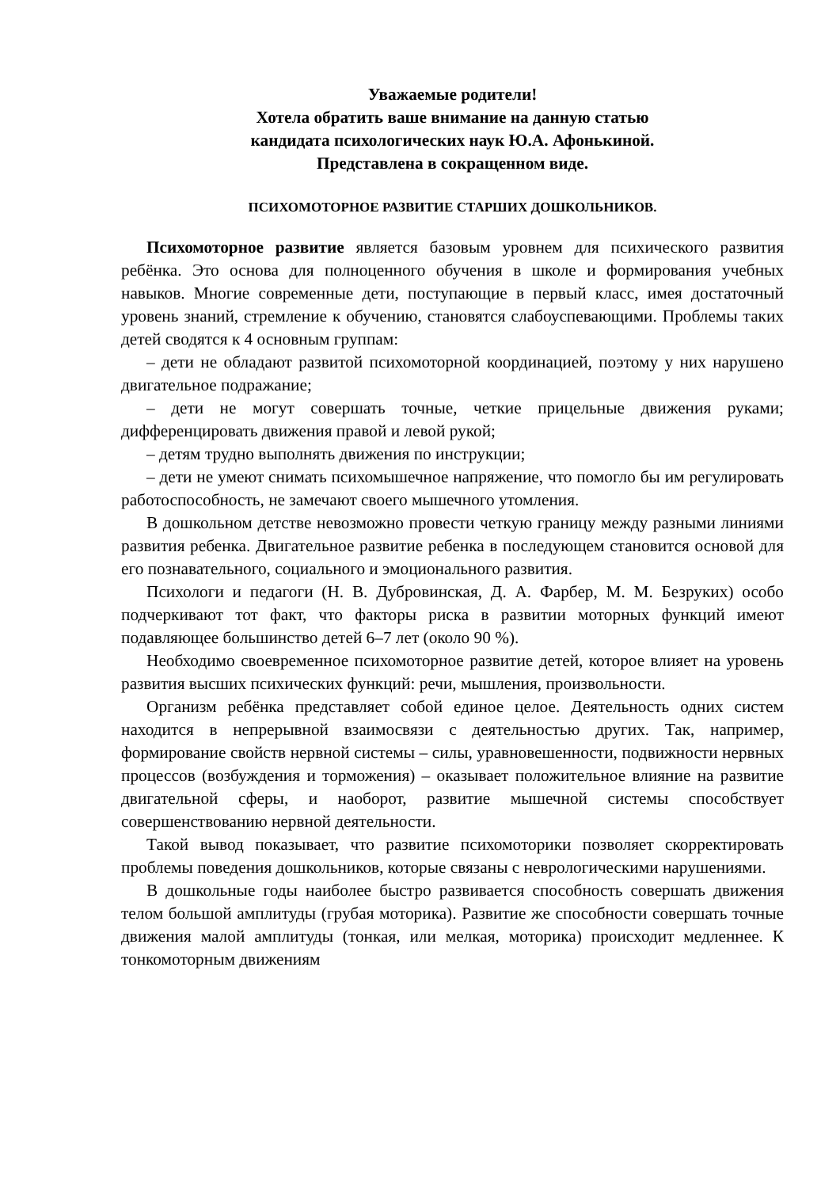Уважаемые родители!
Хотела обратить ваше внимание на данную статью
кандидата психологических наук Ю.А. Афонькиной.
Представлена в сокращенном виде.
ПСИХОМОТОРНОЕ РАЗВИТИЕ СТАРШИХ ДОШКОЛЬНИКОВ.
Психомоторное развитие является базовым уровнем для психического развития ребёнка. Это основа для полноценного обучения в школе и формирования учебных навыков. Многие современные дети, поступающие в первый класс, имея достаточный уровень знаний, стремление к обучению, становятся слабоуспевающими. Проблемы таких детей сводятся к 4 основным группам:
– дети не обладают развитой психомоторной координацией, поэтому у них нарушено двигательное подражание;
– дети не могут совершать точные, четкие прицельные движения руками; дифференцировать движения правой и левой рукой;
– детям трудно выполнять движения по инструкции;
– дети не умеют снимать психомышечное напряжение, что помогло бы им регулировать работоспособность, не замечают своего мышечного утомления.
В дошкольном детстве невозможно провести четкую границу между разными линиями развития ребенка. Двигательное развитие ребенка в последующем становится основой для его познавательного, социального и эмоционального развития.
Психологи и педагоги (Н. В. Дубровинская, Д. А. Фарбер, М. М. Безруких) особо подчеркивают тот факт, что факторы риска в развитии моторных функций имеют подавляющее большинство детей 6–7 лет (около 90 %).
Необходимо своевременное психомоторное развитие детей, которое влияет на уровень развития высших психических функций: речи, мышления, произвольности.
Организм ребёнка представляет собой единое целое. Деятельность одних систем находится в непрерывной взаимосвязи с деятельностью других. Так, например, формирование свойств нервной системы – силы, уравновешенности, подвижности нервных процессов (возбуждения и торможения) – оказывает положительное влияние на развитие двигательной сферы, и наоборот, развитие мышечной системы способствует совершенствованию нервной деятельности.
Такой вывод показывает, что развитие психомоторики позволяет скорректировать проблемы поведения дошкольников, которые связаны с неврологическими нарушениями.
В дошкольные годы наиболее быстро развивается способность совершать движения телом большой амплитуды (грубая моторика). Развитие же способности совершать точные движения малой амплитуды (тонкая, или мелкая, моторика) происходит медленнее. К тонкомоторным движениям